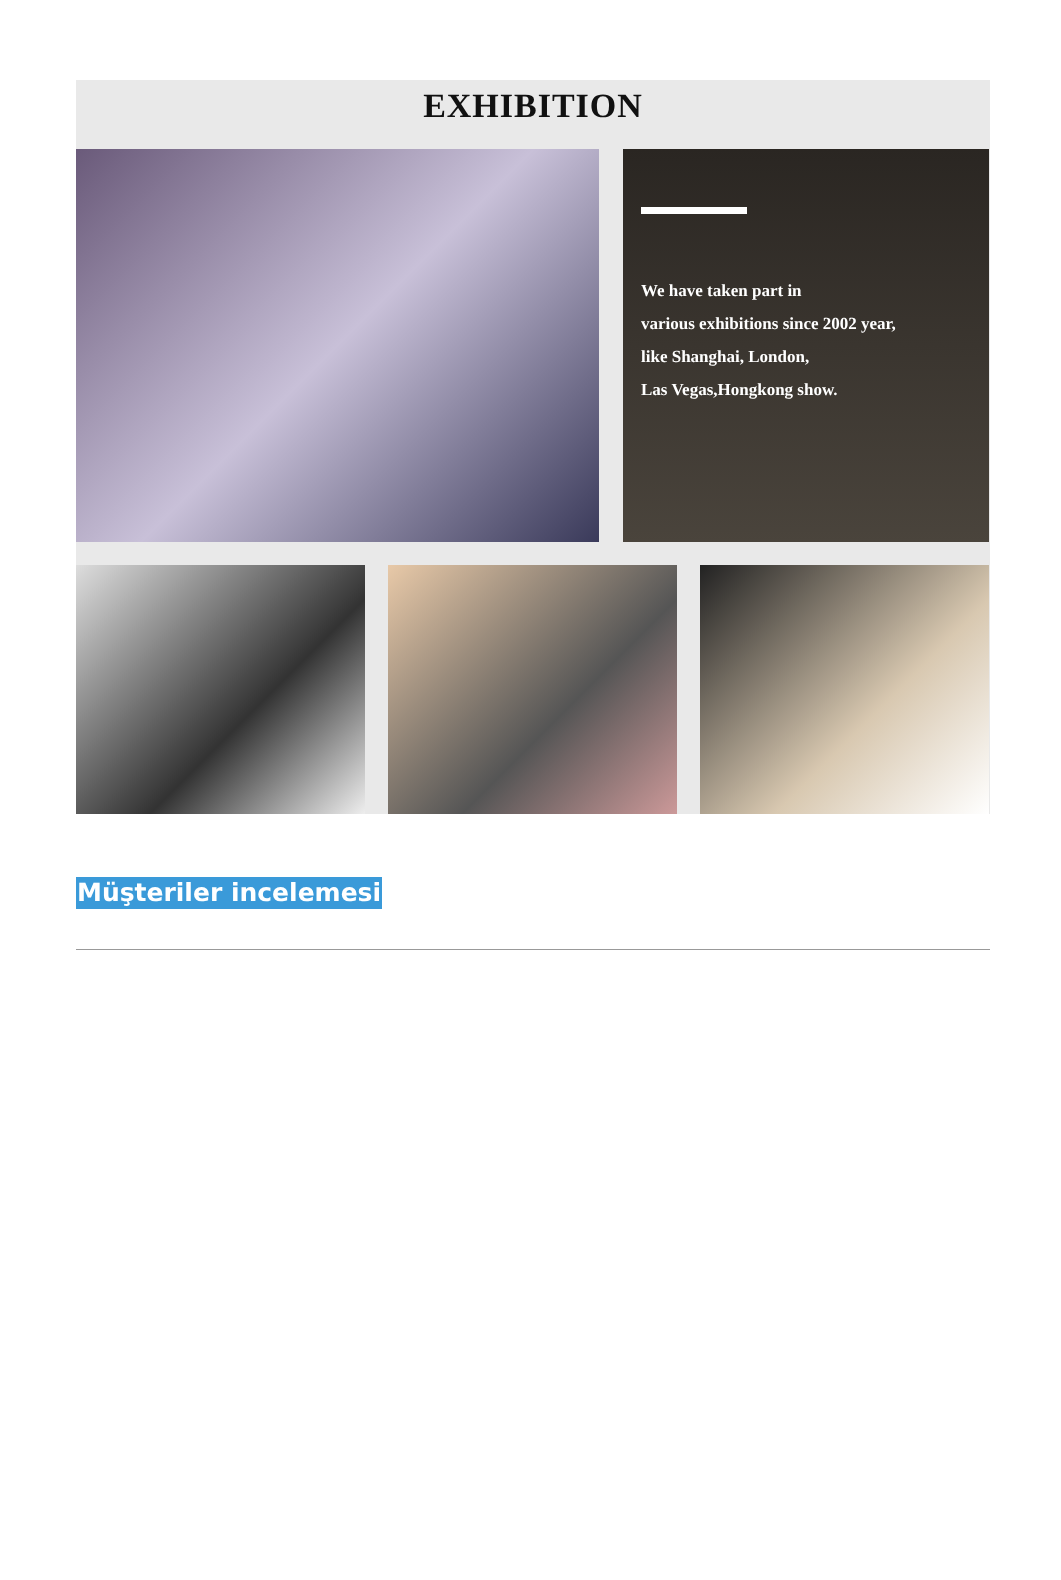EXHIBITION
We have taken part in
various exhibitions since 2002 year,
like Shanghai, London,
Las Vegas,Hongkong show.
Müşteriler incelemesi